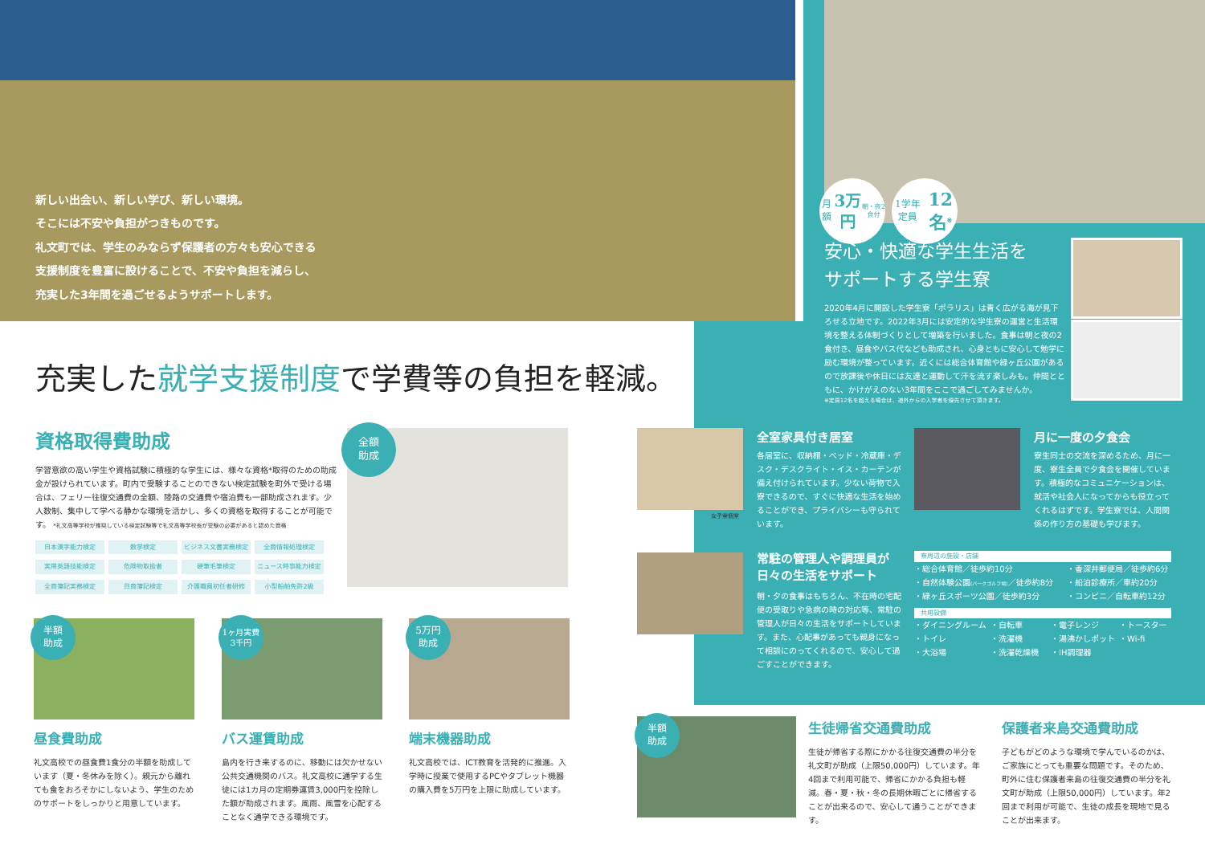新しい出会い、新しい学び、新しい環境。
そこには不安や負担がつきものです。
礼文町では、学生のみならず保護者の方々も安心できる
支援制度を豊富に設けることで、不安や負担を減らし、
充実した3年間を過ごせるようサポートします。
月 額
3万円
朝・夜2食付
1学年定員
12名<sup>※</sup>
安心・快適な学生生活を
サポートする学生寮
2020年4月に開設した学生寮「ポラリス」は青く広がる海が見下ろせる立地です。2022年3月には安定的な学生寮の運営と生活環境を整える体制づくりとして増築を行いました。食事は朝と夜の2食付き、昼食やバス代なども助成され、心身ともに安心して勉学に励む環境が整っています。近くには総合体育館や緑ヶ丘公園があるので放課後や休日には友達と運動して汗を流す楽しみも。仲間とともに、かけがえのない3年間をここで過ごしてみませんか。
※定員12名を超える場合は、道外からの入学者を優先させて頂きます。
充実した就学支援制度で学費等の負担を軽減。
資格取得費助成
学習意欲の高い学生や資格試験に積極的な学生には、様々な資格*取得のための助成金が設けられています。町内で受験することのできない検定試験を町外で受ける場合は、フェリー往復交通費の全額、陸路の交通費や宿泊費も一部助成されます。少人数制、集中して学べる静かな環境を活かし、多くの資格を取得することが可能です。 *礼文高等学校が推奨している検定試験等で礼文高等学校長が受験の必要があると認めた資格
日本漢字能力検定 数学検定 ビジネス文書実務検定 全商情報処理検定 実用英語技能検定 危険物取扱者 硬筆毛筆検定 ニュース時事能力検定 全商簿記実務検定 日商簿記検定 介護職員初任者研修 小型船舶免許2級
全額
助成
昼食費助成
礼文高校での昼食費1食分の半額を助成しています（夏・冬休みを除く）。親元から離れても食をおろそかにしないよう、学生のためのサポートをしっかりと用意しています。
バス運賃助成
島内を行き来するのに、移動には欠かせない公共交通機関のバス。礼文高校に通学する生徒には1カ月の定期券運賃3,000円を控除した額が助成されます。風雨、風雪を心配することなく通学できる環境です。
端末機器助成
礼文高校では、ICT教育を活発的に推進。入学時に授業で使用するPCやタブレット機器の購入費を5万円を上限に助成しています。
半額
助成
1ヶ月実費
3千円
5万円
助成
女子寮個室
全室家具付き居室
各居室に、収納棚・ベッド・冷蔵庫・デスク・デスクライト・イス・カーテンが備え付けられています。少ない荷物で入寮できるので、すぐに快適な生活を始めることができ、プライバシーも守られています。
月に一度の夕食会
寮生同士の交流を深めるため、月に一度、寮生全員で夕食会を開催しています。積極的なコミュニケーションは、就活や社会人になってからも役立ってくれるはずです。学生寮では、人間関係の作り方の基礎も学びます。
常駐の管理人や調理員が
日々の生活をサポート
朝・夕の食事はもちろん、不在時の宅配便の受取りや急病の時の対応等、常駐の管理人が日々の生活をサポートしています。また、心配事があっても親身になって相談にのってくれるので、安心して過ごすことができます。
寮周辺の施設・店舗
・総合体育館／徒歩約10分
・自然体験公園(パークゴルフ場)／徒歩約8分
・緑ヶ丘スポーツ公園／徒歩約3分
・香深井郵便局／徒歩約6分
・船泊診療所／車約20分
・コンビニ／自転車約12分
共用設備
・ダイニングルーム
・トイレ
・大浴場
・自転車
・洗濯機
・洗濯乾燥機
・電子レンジ
・湯沸かしポット
・IH調理器
・トースター
・Wi-fi
半額
助成
生徒帰省交通費助成
生徒が帰省する際にかかる往復交通費の半分を礼文町が助成（上限50,000円）しています。年4回まで利用可能で、帰省にかかる負担も軽減。春・夏・秋・冬の長期休暇ごとに帰省することが出来るので、安心して通うことができます。
保護者来島交通費助成
子どもがどのような環境で学んでいるのかは、ご家族にとっても重要な問題です。そのため、町外に住む保護者来島の往復交通費の半分を礼文町が助成（上限50,000円）しています。年2回まで利用が可能で、生徒の成長を現地で見ることが出来ます。